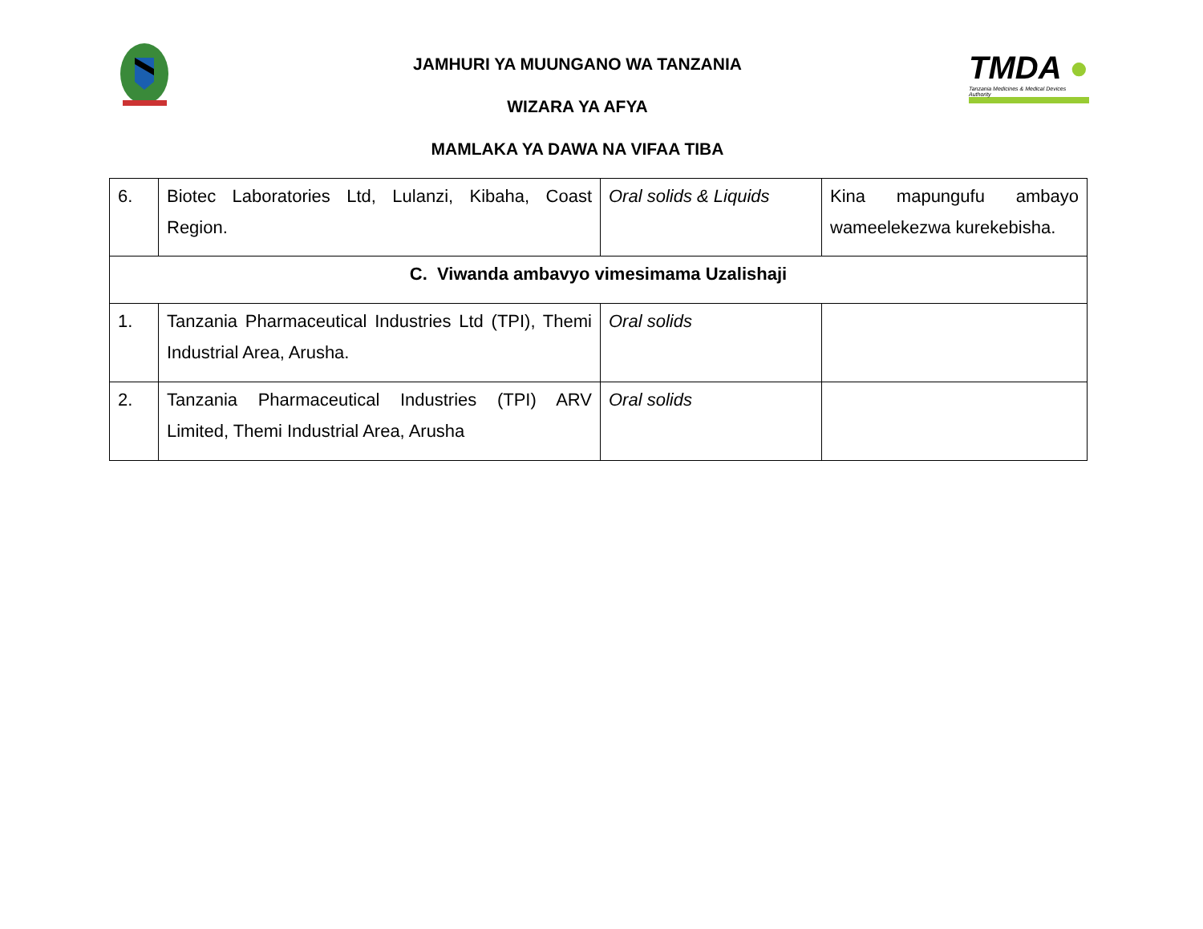TMDA ●
Tanzania Medicines & Medical Devices Authority
JAMHURI YA MUUNGANO WA TANZANIA
WIZARA YA AFYA
MAMLAKA YA DAWA NA VIFAA TIBA
| 6. | Biotec Laboratories Ltd, Lulanzi, Kibaha, Coast Region. | Oral solids & Liquids | Kina mapungufu ambayo wameelekezwa kurekebisha. |
| C. Viwanda ambavyo vimesimama Uzalishaji | | | |
| 1. | Tanzania Pharmaceutical Industries Ltd (TPI), Themi Industrial Area, Arusha. | Oral solids | |
| 2. | Tanzania Pharmaceutical Industries (TPI) ARV Limited, Themi Industrial Area, Arusha | Oral solids | |